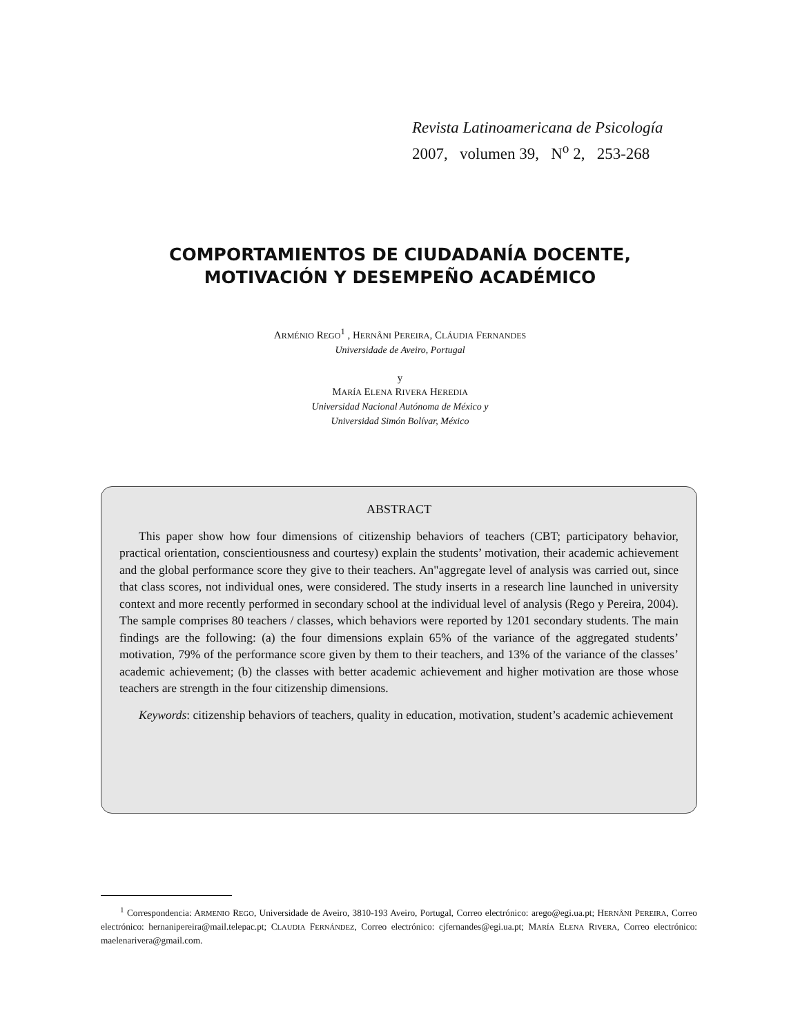Revista Latinoamericana de Psicología
2007, volumen 39, N<sup>o</sup> 2, 253-268
COMPORTAMIENTOS DE CIUDADANÍA DOCENTE,
MOTIVACIÓN Y DESEMPEÑO ACADÉMICO
ARMÉNIO REGO<sup>1</sup> , HERNÂNI PEREIRA, CLÁUDIA FERNANDES
Universidade de Aveiro, Portugal
y
MARÍA ELENA RIVERA HEREDIA
Universidad Nacional Autónoma de México y
Universidad Simón Bolívar, México
ABSTRACT
This paper show how four dimensions of citizenship behaviors of teachers (CBT; participatory behavior, practical orientation, conscientiousness and courtesy) explain the students’ motivation, their academic achievement and the global performance score they give to their teachers. An"aggregate level of analysis was carried out, since that class scores, not individual ones, were considered. The study inserts in a research line launched in university context and more recently performed in secondary school at the individual level of analysis (Rego y Pereira, 2004). The sample comprises 80 teachers / classes, which behaviors were reported by 1201 secondary students. The main findings are the following: (a) the four dimensions explain 65% of the variance of the aggregated students’ motivation, 79% of the performance score given by them to their teachers, and 13% of the variance of the classes’ academic achievement; (b) the classes with better academic achievement and higher motivation are those whose teachers are strength in the four citizenship dimensions.
Keywords: citizenship behaviors of teachers, quality in education, motivation, student’s academic achievement
<sup>1</sup> Correspondencia: ARMENIO REGO, Universidade de Aveiro, 3810-193 Aveiro, Portugal, Correo electrónico: arego@egi.ua.pt; HERNÂNI PEREIRA, Correo electrónico: hernanipereira@mail.telepac.pt; CLAUDIA FERNÁNDEZ, Correo electrónico: cjfernandes@egi.ua.pt; MARÍA ELENA RIVERA, Correo electrónico: maelenarivera@gmail.com.